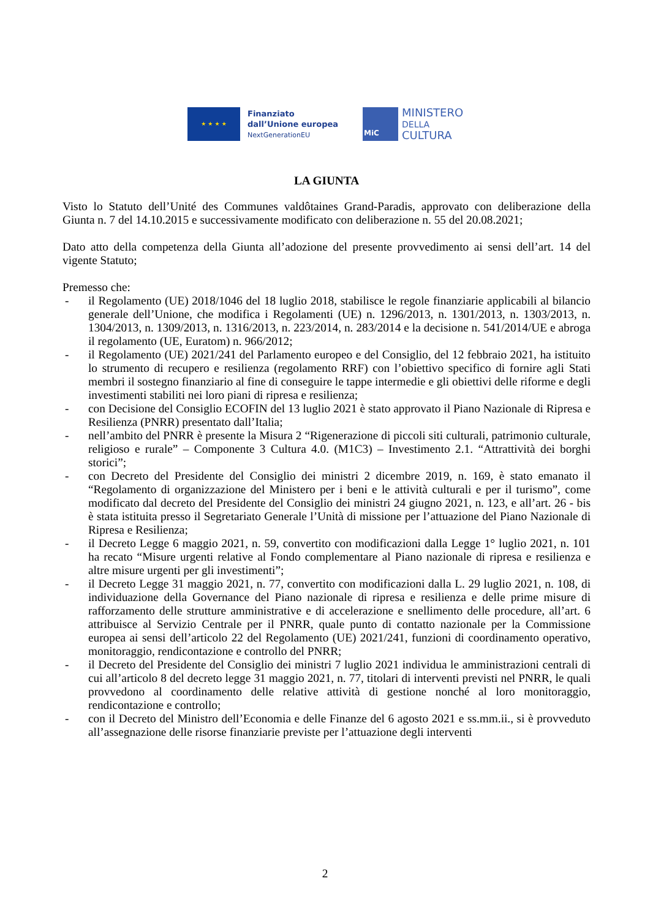★ ★ ★ ★
Finanziato
dall’Unione europea
NextGenerationEU
MiC
MINISTERO
DELLA
CULTURA
LA GIUNTA
Visto lo Statuto dell’Unité des Communes valdôtaines Grand-Paradis, approvato con deliberazione della Giunta n. 7 del 14.10.2015 e successivamente modificato con deliberazione n. 55 del 20.08.2021;
Dato atto della competenza della Giunta all’adozione del presente provvedimento ai sensi dell’art. 14 del vigente Statuto;
Premesso che:
- il Regolamento (UE) 2018/1046 del 18 luglio 2018, stabilisce le regole finanziarie applicabili al bilancio generale dell’Unione, che modifica i Regolamenti (UE) n. 1296/2013, n. 1301/2013, n. 1303/2013, n. 1304/2013, n. 1309/2013, n. 1316/2013, n. 223/2014, n. 283/2014 e la decisione n. 541/2014/UE e abroga il regolamento (UE, Euratom) n. 966/2012;
- il Regolamento (UE) 2021/241 del Parlamento europeo e del Consiglio, del 12 febbraio 2021, ha istituito lo strumento di recupero e resilienza (regolamento RRF) con l’obiettivo specifico di fornire agli Stati membri il sostegno finanziario al fine di conseguire le tappe intermedie e gli obiettivi delle riforme e degli investimenti stabiliti nei loro piani di ripresa e resilienza;
- con Decisione del Consiglio ECOFIN del 13 luglio 2021 è stato approvato il Piano Nazionale di Ripresa e Resilienza (PNRR) presentato dall’Italia;
- nell’ambito del PNRR è presente la Misura 2 “Rigenerazione di piccoli siti culturali, patrimonio culturale, religioso e rurale” – Componente 3 Cultura 4.0. (M1C3) – Investimento 2.1. “Attrattività dei borghi storici”;
- con Decreto del Presidente del Consiglio dei ministri 2 dicembre 2019, n. 169, è stato emanato il “Regolamento di organizzazione del Ministero per i beni e le attività culturali e per il turismo”, come modificato dal decreto del Presidente del Consiglio dei ministri 24 giugno 2021, n. 123, e all’art. 26 - bis è stata istituita presso il Segretariato Generale l’Unità di missione per l’attuazione del Piano Nazionale di Ripresa e Resilienza;
- il Decreto Legge 6 maggio 2021, n. 59, convertito con modificazioni dalla Legge 1° luglio 2021, n. 101 ha recato “Misure urgenti relative al Fondo complementare al Piano nazionale di ripresa e resilienza e altre misure urgenti per gli investimenti”;
- il Decreto Legge 31 maggio 2021, n. 77, convertito con modificazioni dalla L. 29 luglio 2021, n. 108, di individuazione della Governance del Piano nazionale di ripresa e resilienza e delle prime misure di rafforzamento delle strutture amministrative e di accelerazione e snellimento delle procedure, all’art. 6 attribuisce al Servizio Centrale per il PNRR, quale punto di contatto nazionale per la Commissione europea ai sensi dell’articolo 22 del Regolamento (UE) 2021/241, funzioni di coordinamento operativo, monitoraggio, rendicontazione e controllo del PNRR;
- il Decreto del Presidente del Consiglio dei ministri 7 luglio 2021 individua le amministrazioni centrali di cui all’articolo 8 del decreto legge 31 maggio 2021, n. 77, titolari di interventi previsti nel PNRR, le quali provvedono al coordinamento delle relative attività di gestione nonché al loro monitoraggio, rendicontazione e controllo;
- con il Decreto del Ministro dell’Economia e delle Finanze del 6 agosto 2021 e ss.mm.ii., si è provveduto all’assegnazione delle risorse finanziarie previste per l’attuazione degli interventi
2